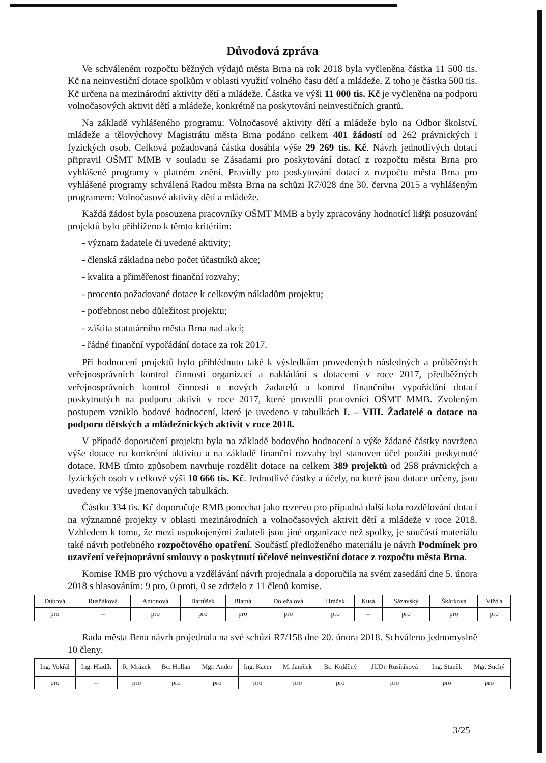Důvodová zpráva
Ve schváleném rozpočtu běžných výdajů města Brna na rok 2018 byla vyčleněna částka 11 500 tis. Kč na neinvestiční dotace spolkům v oblasti využití volného času dětí a mládeže. Z toho je částka 500 tis. Kč určena na mezinárodní aktivity dětí a mládeže. Částka ve výši 11 000 tis. Kč je vyčleněna na podporu volnočasových aktivit dětí a mládeže, konkrétně na poskytování neinvestičních grantů.
Na základě vyhlášeného programu: Volnočasové aktivity dětí a mládeže bylo na Odbor školství, mládeže a tělovýchovy Magistrátu města Brna podáno celkem 401 žádostí od 262 právnických i fyzických osob. Celková požadovaná částka dosáhla výše 29 269 tis. Kč. Návrh jednotlivých dotací připravil OŠMT MMB v souladu se Zásadami pro poskytování dotací z rozpočtu města Brna pro vyhlášené programy v platném znění, Pravidly pro poskytování dotací z rozpočtu města Brna pro vyhlášené programy schválená Radou města Brna na schůzi R7/028 dne 30. června 2015 a vyhlášeným programem: Volnočasové aktivity dětí a mládeže.
Každá žádost byla posouzena pracovníky OŠMT MMB a byly zpracovány hodnotící listy. Při posuzování projektů bylo přihlíženo k těmto kritériím:
- význam žadatele či uvedené aktivity;
- členská základna nebo počet účastníků akce;
- kvalita a přiměřenost finanční rozvahy;
- procento požadované dotace k celkovým nákladům projektu;
- potřebnost nebo důležitost projektu;
- záštita statutárního města Brna nad akcí;
- řádné finanční vypořádání dotace za rok 2017.
Při hodnocení projektů bylo přihlédnuto také k výsledkům provedených následných a průběžných veřejnosprávních kontrol činnosti organizací a nakládání s dotacemi v roce 2017, předběžných veřejnosprávních kontrol činnosti u nových žadatelů a kontrol finančního vypořádání dotací poskytnutých na podporu aktivit v roce 2017, které provedli pracovníci OŠMT MMB. Zvoleným postupem vzniklo bodové hodnocení, které je uvedeno v tabulkách I. – VIII. Žadatelé o dotace na podporu dětských a mládežnických aktivit v roce 2018.
V případě doporučení projektu byla na základě bodového hodnocení a výše žádané částky navržena výše dotace na konkrétní aktivitu a na základě finanční rozvahy byl stanoven účel použití poskytnuté dotace. RMB tímto způsobem navrhuje rozdělit dotace na celkem 389 projektů od 258 právnických a fyzických osob v celkové výši 10 666 tis. Kč. Jednotlivé částky a účely, na které jsou dotace určeny, jsou uvedeny ve výše jmenovaných tabulkách.
Částku 334 tis. Kč doporučuje RMB ponechat jako rezervu pro případná další kola rozdělování dotací na významné projekty v oblasti mezinárodních a volnočasových aktivit dětí a mládeže v roce 2018. Vzhledem k tomu, že mezi uspokojenými žadateli jsou jiné organizace než spolky, je součástí materiálu také návrh potřebného rozpočtového opatření. Součástí předloženého materiálu je návrh Podmínek pro uzavření veřejnoprávní smlouvy o poskytnutí účelové neinvestiční dotace z rozpočtu města Brna.
Komise RMB pro výchovu a vzdělávání návrh projednala a doporučila na svém zasedání dne 5. února 2018 s hlasováním: 9 pro, 0 proti, 0 se zdrželo z 11 členů komise.
| Dubová | Rusňáková | Antonová | Bartůšek | Blatná | Doležalová | Hráček | Kusá | Sázavský | Škárková | Vižďa |
| pro | -- | pro | pro | pro | pro | pro | -- | pro | pro | pro |
Rada města Brna návrh projednala na své schůzi R7/158 dne 20. února 2018. Schváleno jednomyslně 10 členy.
| Ing. Vokřál | Ing. Hladík | R. Mrázek | Bc. Hollan | Mgr. Ander | Ing. Kacer | M. Janíček | Bc. Koláčný | JUDr. Rusňáková | Ing. Staněk | Mgr. Suchý |
| pro | -- | pro | pro | pro | pro | pro | pro | pro | pro | pro |
3/25